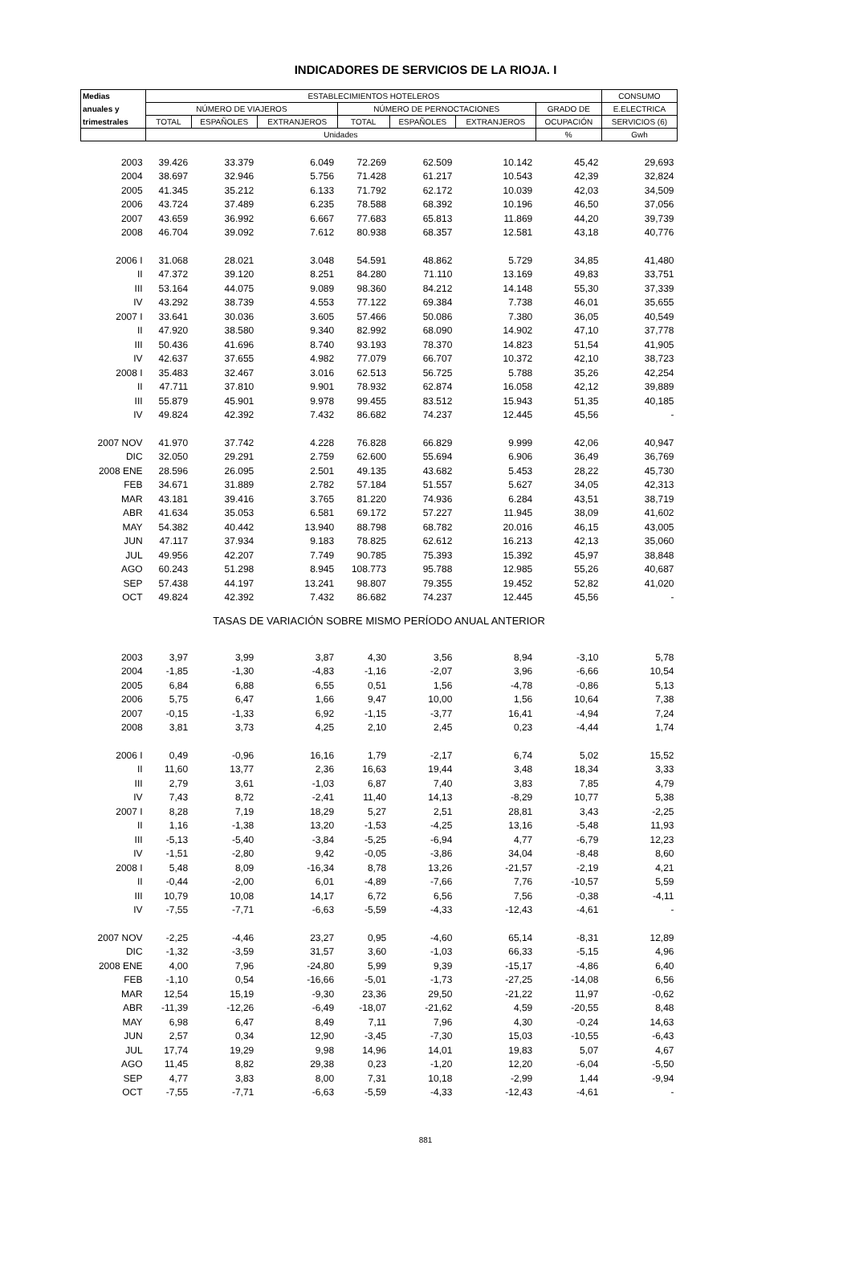INDICADORES DE SERVICIOS DE LA RIOJA. I
| Medias | ESTABLECIMIENTOS HOTELEROS | | | | | | | CONSUMO |
| --- | --- | --- | --- | --- | --- | --- | --- | --- |
| anuales y | NÚMERO DE VIAJEROS | | | NÚMERO DE PERNOCTACIONES | | | GRADO DE | E.ELECTRICA |
| trimestrales | TOTAL | ESPAÑOLES | EXTRANJEROS | TOTAL | ESPAÑOLES | EXTRANJEROS | OCUPACIÓN | SERVICIOS (6) |
| | Unidades | | | | | | % | Gwh |
| 2003 | 39.426 | 33.379 | 6.049 | 72.269 | 62.509 | 10.142 | 45,42 | 29,693 |
| 2004 | 38.697 | 32.946 | 5.756 | 71.428 | 61.217 | 10.543 | 42,39 | 32,824 |
| 2005 | 41.345 | 35.212 | 6.133 | 71.792 | 62.172 | 10.039 | 42,03 | 34,509 |
| 2006 | 43.724 | 37.489 | 6.235 | 78.588 | 68.392 | 10.196 | 46,50 | 37,056 |
| 2007 | 43.659 | 36.992 | 6.667 | 77.683 | 65.813 | 11.869 | 44,20 | 39,739 |
| 2008 | 46.704 | 39.092 | 7.612 | 80.938 | 68.357 | 12.581 | 43,18 | 40,776 |
| 2006 I | 31.068 | 28.021 | 3.048 | 54.591 | 48.862 | 5.729 | 34,85 | 41,480 |
| II | 47.372 | 39.120 | 8.251 | 84.280 | 71.110 | 13.169 | 49,83 | 33,751 |
| III | 53.164 | 44.075 | 9.089 | 98.360 | 84.212 | 14.148 | 55,30 | 37,339 |
| IV | 43.292 | 38.739 | 4.553 | 77.122 | 69.384 | 7.738 | 46,01 | 35,655 |
| 2007 I | 33.641 | 30.036 | 3.605 | 57.466 | 50.086 | 7.380 | 36,05 | 40,549 |
| II | 47.920 | 38.580 | 9.340 | 82.992 | 68.090 | 14.902 | 47,10 | 37,778 |
| III | 50.436 | 41.696 | 8.740 | 93.193 | 78.370 | 14.823 | 51,54 | 41,905 |
| IV | 42.637 | 37.655 | 4.982 | 77.079 | 66.707 | 10.372 | 42,10 | 38,723 |
| 2008 I | 35.483 | 32.467 | 3.016 | 62.513 | 56.725 | 5.788 | 35,26 | 42,254 |
| II | 47.711 | 37.810 | 9.901 | 78.932 | 62.874 | 16.058 | 42,12 | 39,889 |
| III | 55.879 | 45.901 | 9.978 | 99.455 | 83.512 | 15.943 | 51,35 | 40,185 |
| IV | 49.824 | 42.392 | 7.432 | 86.682 | 74.237 | 12.445 | 45,56 | - |
| 2007 NOV | 41.970 | 37.742 | 4.228 | 76.828 | 66.829 | 9.999 | 42,06 | 40,947 |
| DIC | 32.050 | 29.291 | 2.759 | 62.600 | 55.694 | 6.906 | 36,49 | 36,769 |
| 2008 ENE | 28.596 | 26.095 | 2.501 | 49.135 | 43.682 | 5.453 | 28,22 | 45,730 |
| FEB | 34.671 | 31.889 | 2.782 | 57.184 | 51.557 | 5.627 | 34,05 | 42,313 |
| MAR | 43.181 | 39.416 | 3.765 | 81.220 | 74.936 | 6.284 | 43,51 | 38,719 |
| ABR | 41.634 | 35.053 | 6.581 | 69.172 | 57.227 | 11.945 | 38,09 | 41,602 |
| MAY | 54.382 | 40.442 | 13.940 | 88.798 | 68.782 | 20.016 | 46,15 | 43,005 |
| JUN | 47.117 | 37.934 | 9.183 | 78.825 | 62.612 | 16.213 | 42,13 | 35,060 |
| JUL | 49.956 | 42.207 | 7.749 | 90.785 | 75.393 | 15.392 | 45,97 | 38,848 |
| AGO | 60.243 | 51.298 | 8.945 | 108.773 | 95.788 | 12.985 | 55,26 | 40,687 |
| SEP | 57.438 | 44.197 | 13.241 | 98.807 | 79.355 | 19.452 | 52,82 | 41,020 |
| OCT | 49.824 | 42.392 | 7.432 | 86.682 | 74.237 | 12.445 | 45,56 | - |
| TASAS DE VARIACIÓN SOBRE MISMO PERÍODO ANUAL ANTERIOR | | | | | | | | |
| 2003 | 3,97 | 3,99 | 3,87 | 4,30 | 3,56 | 8,94 | -3,10 | 5,78 |
| 2004 | -1,85 | -1,30 | -4,83 | -1,16 | -2,07 | 3,96 | -6,66 | 10,54 |
| 2005 | 6,84 | 6,88 | 6,55 | 0,51 | 1,56 | -4,78 | -0,86 | 5,13 |
| 2006 | 5,75 | 6,47 | 1,66 | 9,47 | 10,00 | 1,56 | 10,64 | 7,38 |
| 2007 | -0,15 | -1,33 | 6,92 | -1,15 | -3,77 | 16,41 | -4,94 | 7,24 |
| 2008 | 3,81 | 3,73 | 4,25 | 2,10 | 2,45 | 0,23 | -4,44 | 1,74 |
| 2006 I | 0,49 | -0,96 | 16,16 | 1,79 | -2,17 | 6,74 | 5,02 | 15,52 |
| II | 11,60 | 13,77 | 2,36 | 16,63 | 19,44 | 3,48 | 18,34 | 3,33 |
| III | 2,79 | 3,61 | -1,03 | 6,87 | 7,40 | 3,83 | 7,85 | 4,79 |
| IV | 7,43 | 8,72 | -2,41 | 11,40 | 14,13 | -8,29 | 10,77 | 5,38 |
| 2007 I | 8,28 | 7,19 | 18,29 | 5,27 | 2,51 | 28,81 | 3,43 | -2,25 |
| II | 1,16 | -1,38 | 13,20 | -1,53 | -4,25 | 13,16 | -5,48 | 11,93 |
| III | -5,13 | -5,40 | -3,84 | -5,25 | -6,94 | 4,77 | -6,79 | 12,23 |
| IV | -1,51 | -2,80 | 9,42 | -0,05 | -3,86 | 34,04 | -8,48 | 8,60 |
| 2008 I | 5,48 | 8,09 | -16,34 | 8,78 | 13,26 | -21,57 | -2,19 | 4,21 |
| II | -0,44 | -2,00 | 6,01 | -4,89 | -7,66 | 7,76 | -10,57 | 5,59 |
| III | 10,79 | 10,08 | 14,17 | 6,72 | 6,56 | 7,56 | -0,38 | -4,11 |
| IV | -7,55 | -7,71 | -6,63 | -5,59 | -4,33 | -12,43 | -4,61 | - |
| 2007 NOV | -2,25 | -4,46 | 23,27 | 0,95 | -4,60 | 65,14 | -8,31 | 12,89 |
| DIC | -1,32 | -3,59 | 31,57 | 3,60 | -1,03 | 66,33 | -5,15 | 4,96 |
| 2008 ENE | 4,00 | 7,96 | -24,80 | 5,99 | 9,39 | -15,17 | -4,86 | 6,40 |
| FEB | -1,10 | 0,54 | -16,66 | -5,01 | -1,73 | -27,25 | -14,08 | 6,56 |
| MAR | 12,54 | 15,19 | -9,30 | 23,36 | 29,50 | -21,22 | 11,97 | -0,62 |
| ABR | -11,39 | -12,26 | -6,49 | -18,07 | -21,62 | 4,59 | -20,55 | 8,48 |
| MAY | 6,98 | 6,47 | 8,49 | 7,11 | 7,96 | 4,30 | -0,24 | 14,63 |
| JUN | 2,57 | 0,34 | 12,90 | -3,45 | -7,30 | 15,03 | -10,55 | -6,43 |
| JUL | 17,74 | 19,29 | 9,98 | 14,96 | 14,01 | 19,83 | 5,07 | 4,67 |
| AGO | 11,45 | 8,82 | 29,38 | 0,23 | -1,20 | 12,20 | -6,04 | -5,50 |
| SEP | 4,77 | 3,83 | 8,00 | 7,31 | 10,18 | -2,99 | 1,44 | -9,94 |
| OCT | -7,55 | -7,71 | -6,63 | -5,59 | -4,33 | -12,43 | -4,61 | - |
881